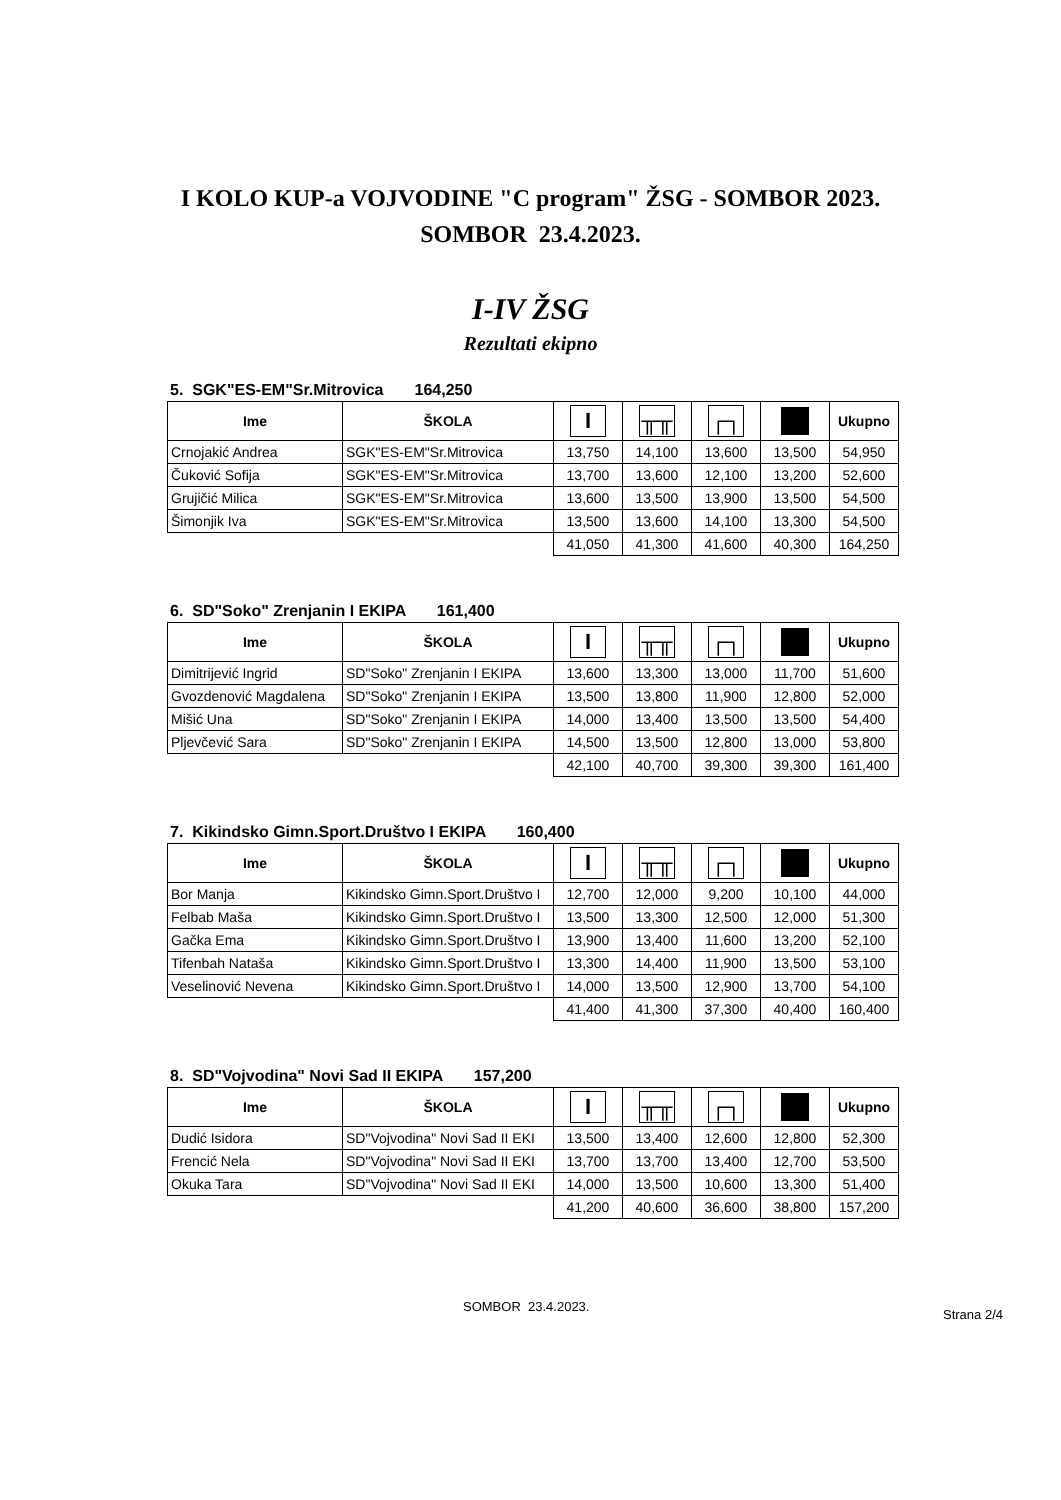I KOLO KUP-a VOJVODINE "C program" ŽSG - SOMBOR 2023.
SOMBOR 23.4.2023.
I-IV ŽSG
Rezultati ekipno
5. SGK"ES-EM"Sr.Mitrovica 164,250
| Ime | ŠKOLA | I | ╥╥ | ┌┐ | | Ukupno |
| --- | --- | --- | --- | --- | --- | --- |
| Crnojakić Andrea | SGK"ES-EM"Sr.Mitrovica | 13,750 | 14,100 | 13,600 | 13,500 | 54,950 |
| Čuković Sofija | SGK"ES-EM"Sr.Mitrovica | 13,700 | 13,600 | 12,100 | 13,200 | 52,600 |
| Grujičić Milica | SGK"ES-EM"Sr.Mitrovica | 13,600 | 13,500 | 13,900 | 13,500 | 54,500 |
| Šimonjik Iva | SGK"ES-EM"Sr.Mitrovica | 13,500 | 13,600 | 14,100 | 13,300 | 54,500 |
| | | 41,050 | 41,300 | 41,600 | 40,300 | 164,250 |
6. SD"Soko" Zrenjanin I EKIPA 161,400
| Ime | ŠKOLA | I | ╥╥ | ┌┐ | | Ukupno |
| --- | --- | --- | --- | --- | --- | --- |
| Dimitrijević Ingrid | SD"Soko" Zrenjanin I EKIPA | 13,600 | 13,300 | 13,000 | 11,700 | 51,600 |
| Gvozdenović Magdalena | SD"Soko" Zrenjanin I EKIPA | 13,500 | 13,800 | 11,900 | 12,800 | 52,000 |
| Mišić Una | SD"Soko" Zrenjanin I EKIPA | 14,000 | 13,400 | 13,500 | 13,500 | 54,400 |
| Pljevčević Sara | SD"Soko" Zrenjanin I EKIPA | 14,500 | 13,500 | 12,800 | 13,000 | 53,800 |
| | | 42,100 | 40,700 | 39,300 | 39,300 | 161,400 |
7. Kikindsko Gimn.Sport.Društvo I EKIPA 160,400
| Ime | ŠKOLA | I | ╥╥ | ┌┐ | | Ukupno |
| --- | --- | --- | --- | --- | --- | --- |
| Bor Manja | Kikindsko Gimn.Sport.Društvo I | 12,700 | 12,000 | 9,200 | 10,100 | 44,000 |
| Felbab Maša | Kikindsko Gimn.Sport.Društvo I | 13,500 | 13,300 | 12,500 | 12,000 | 51,300 |
| Gačka Ema | Kikindsko Gimn.Sport.Društvo I | 13,900 | 13,400 | 11,600 | 13,200 | 52,100 |
| Tifenbah Nataša | Kikindsko Gimn.Sport.Društvo I | 13,300 | 14,400 | 11,900 | 13,500 | 53,100 |
| Veselinović Nevena | Kikindsko Gimn.Sport.Društvo I | 14,000 | 13,500 | 12,900 | 13,700 | 54,100 |
| | | 41,400 | 41,300 | 37,300 | 40,400 | 160,400 |
8. SD"Vojvodina" Novi Sad II EKIPA 157,200
| Ime | ŠKOLA | I | ╥╥ | ┌┐ | | Ukupno |
| --- | --- | --- | --- | --- | --- | --- |
| Dudić Isidora | SD"Vojvodina" Novi Sad II EKI | 13,500 | 13,400 | 12,600 | 12,800 | 52,300 |
| Frencić Nela | SD"Vojvodina" Novi Sad II EKI | 13,700 | 13,700 | 13,400 | 12,700 | 53,500 |
| Okuka Tara | SD"Vojvodina" Novi Sad II EKI | 14,000 | 13,500 | 10,600 | 13,300 | 51,400 |
| | | 41,200 | 40,600 | 36,600 | 38,800 | 157,200 |
SOMBOR 23.4.2023.
Strana 2/4